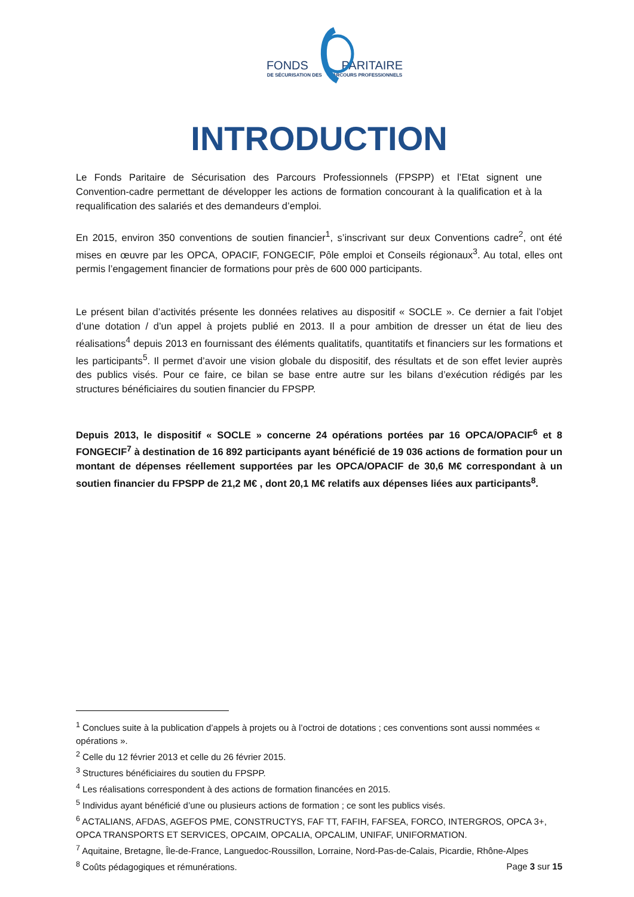FONDS PARITAIRE
DE SÉCURISATION DES PARCOURS PROFESSIONNELS
INTRODUCTION
Le Fonds Paritaire de Sécurisation des Parcours Professionnels (FPSPP) et l’Etat signent une Convention-cadre permettant de développer les actions de formation concourant à la qualification et à la requalification des salariés et des demandeurs d’emploi.
En 2015, environ 350 conventions de soutien financier<sup>1</sup>, s’inscrivant sur deux Conventions cadre<sup>2</sup>, ont été mises en œuvre par les OPCA, OPACIF, FONGECIF, Pôle emploi et Conseils régionaux<sup>3</sup>. Au total, elles ont permis l’engagement financier de formations pour près de 600 000 participants.
Le présent bilan d’activités présente les données relatives au dispositif « SOCLE ». Ce dernier a fait l’objet d’une dotation / d’un appel à projets publié en 2013. Il a pour ambition de dresser un état de lieu des réalisations<sup>4</sup> depuis 2013 en fournissant des éléments qualitatifs, quantitatifs et financiers sur les formations et les participants<sup>5</sup>. Il permet d’avoir une vision globale du dispositif, des résultats et de son effet levier auprès des publics visés. Pour ce faire, ce bilan se base entre autre sur les bilans d’exécution rédigés par les structures bénéficiaires du soutien financier du FPSPP.
Depuis 2013, le dispositif « SOCLE » concerne 24 opérations portées par 16 OPCA/OPACIF<sup>6</sup> et 8 FONGECIF<sup>7</sup> à destination de 16 892 participants ayant bénéficié de 19 036 actions de formation pour un montant de dépenses réellement supportées par les OPCA/OPACIF de 30,6 M€ correspondant à un soutien financier du FPSPP de 21,2 M€ , dont 20,1 M€ relatifs aux dépenses liées aux participants<sup>8</sup>.
<sup>1</sup> Conclues suite à la publication d’appels à projets ou à l’octroi de dotations ; ces conventions sont aussi nommées « opérations ».
<sup>2</sup> Celle du 12 février 2013 et celle du 26 février 2015.
<sup>3</sup> Structures bénéficiaires du soutien du FPSPP.
<sup>4</sup> Les réalisations correspondent à des actions de formation financées en 2015.
<sup>5</sup> Individus ayant bénéficié d’une ou plusieurs actions de formation ; ce sont les publics visés.
<sup>6</sup> ACTALIANS, AFDAS, AGEFOS PME, CONSTRUCTYS, FAF TT, FAFIH, FAFSEA, FORCO, INTERGROS, OPCA 3+, OPCA TRANSPORTS ET SERVICES, OPCAIM, OPCALIA, OPCALIM, UNIFAF, UNIFORMATION.
<sup>7</sup> Aquitaine, Bretagne, Île-de-France, Languedoc-Roussillon, Lorraine, Nord-Pas-de-Calais, Picardie, Rhône-Alpes
<sup>8</sup> Coûts pédagogiques et rémunérations.
Page 3 sur 15